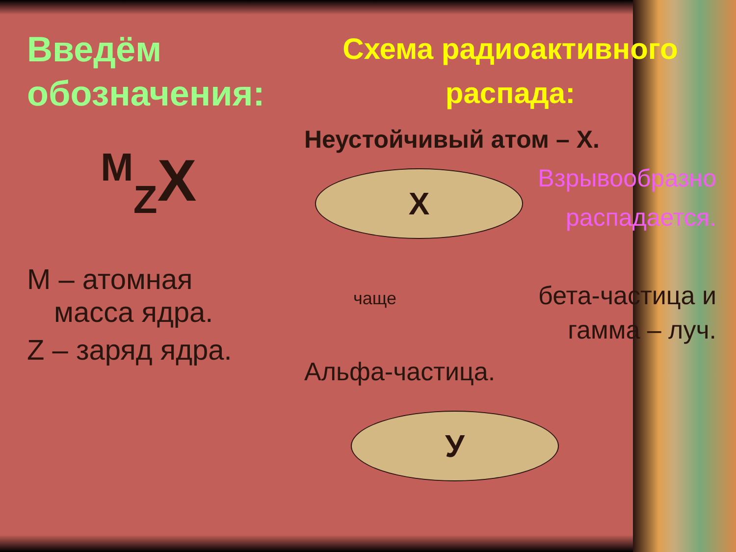Введём обозначения:
<sup>M</sup><sub>Z</sub>X
M – атомная
масса ядра.
Z – заряд ядра.
Схема радиоактивного распада:
Неустойчивый атом – X.
Взрывообразно
распадается.
X
чаще бета-частица и
гамма – луч.
Альфа-частица.
У